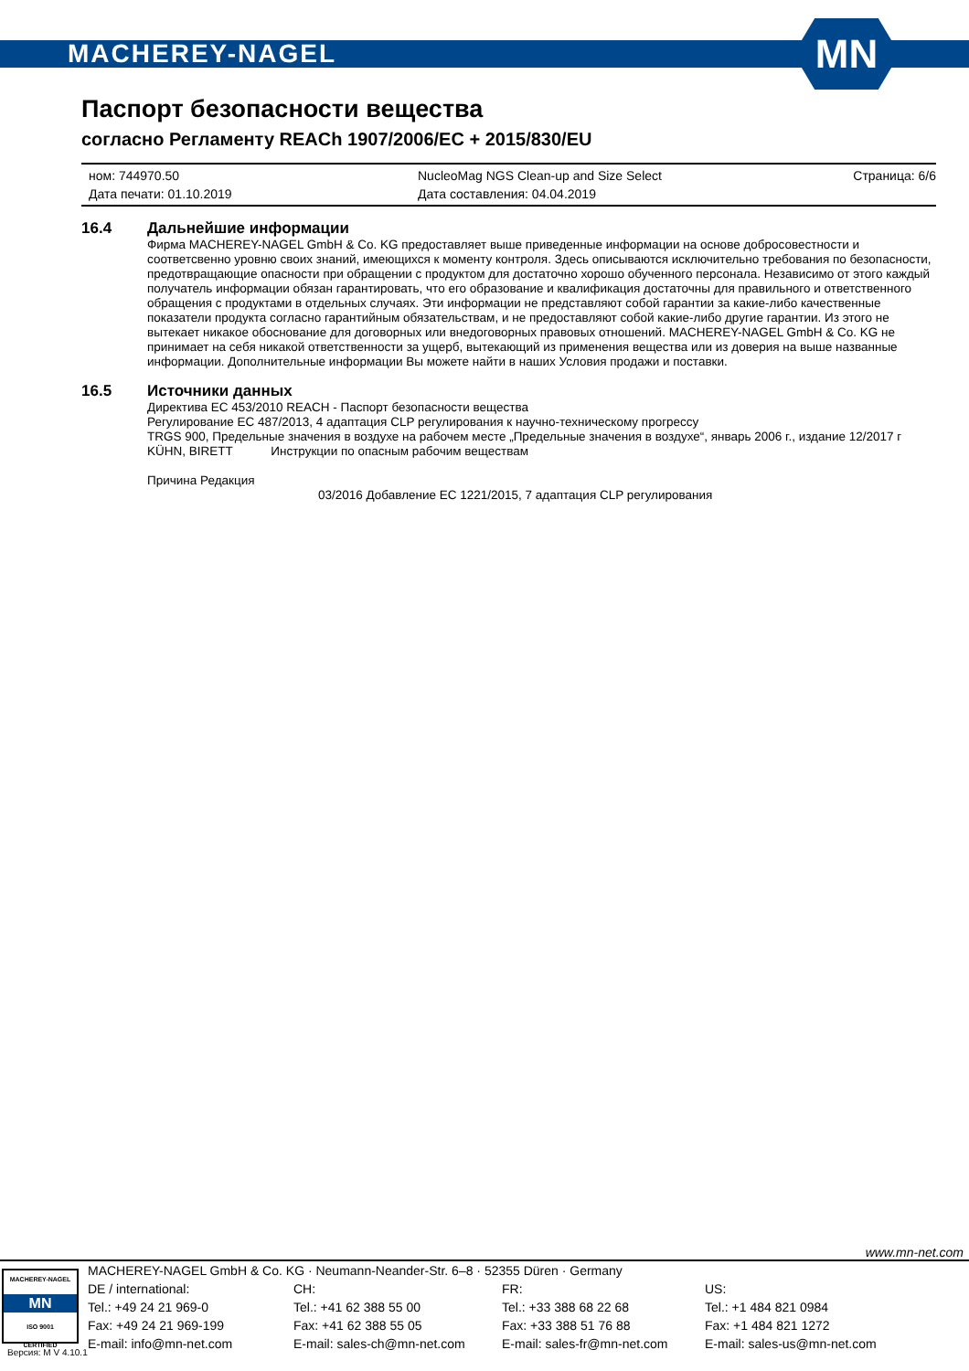MACHEREY-NAGEL
MN
Паспорт безопасности вещества
согласно Регламенту REACh 1907/2006/EC + 2015/830/EU
ном: 744970.50
Дата печати: 01.10.2019
NucleoMag NGS Clean-up and Size Select
Дата составления: 04.04.2019
Страница: 6/6
16.4 Дальнейшие информации
Фирма MACHEREY-NAGEL GmbH & Co. KG предоставляет выше приведенные информации на основе добросовестности и соответсвенно уровню своих знаний, имеющихся к моменту контроля. Здесь описываются исключительно требования по безопасности, предотвращающие опасности при обращении с продуктом для достаточно хорошо обученного персонала. Независимо от этого каждый получатель информации обязан гарантировать, что его образование и квалификация достаточны для правильного и ответственного обращения с продуктами в отдельных случаях. Эти информации не представляют собой гарантии за какие-либо качественные показатели продукта согласно гарантийным обязательствам, и не предоставляют собой какие-либо другие гарантии. Из этого не вытекает никакое обоснование для договорных или внедоговорных правовых отношений. MACHEREY-NAGEL GmbH & Co. KG не принимает на себя никакой ответственности за ущерб, вытекающий из применения вещества или из доверия на выше названные информации. Дополнительные информации Вы можете найти в наших Условия продажи и поставки.
16.5 Источники данных
Директива ЕС 453/2010 REACH - Паспорт безопасности вещества
Регулирование ЕС 487/2013, 4 адаптация CLP регулирования к научно-техническому прогрессу
TRGS 900, Предельные значения в воздухе на рабочем месте „Предельные значения в воздухе“, январь 2006 г., издание 12/2017 г
KÜHN, BIRETT Инструкции по опасным рабочим веществам
Причина Редакция
03/2016 Добавление ЕС 1221/2015, 7 адаптация CLP регулирования
www.mn-net.com
MACHEREY-NAGEL
MN
ISO 9001
CERTIFIED
Версия: M V 4.10.1
MACHEREY-NAGEL GmbH & Co. KG · Neumann-Neander-Str. 6–8 · 52355 Düren · Germany
DE / international:
Tel.: +49 24 21 969-0
Fax: +49 24 21 969-199
E-mail: info@mn-net.com
CH:
Tel.: +41 62 388 55 00
Fax: +41 62 388 55 05
E-mail: sales-ch@mn-net.com
FR:
Tel.: +33 388 68 22 68
Fax: +33 388 51 76 88
E-mail: sales-fr@mn-net.com
US:
Tel.: +1 484 821 0984
Fax: +1 484 821 1272
E-mail: sales-us@mn-net.com